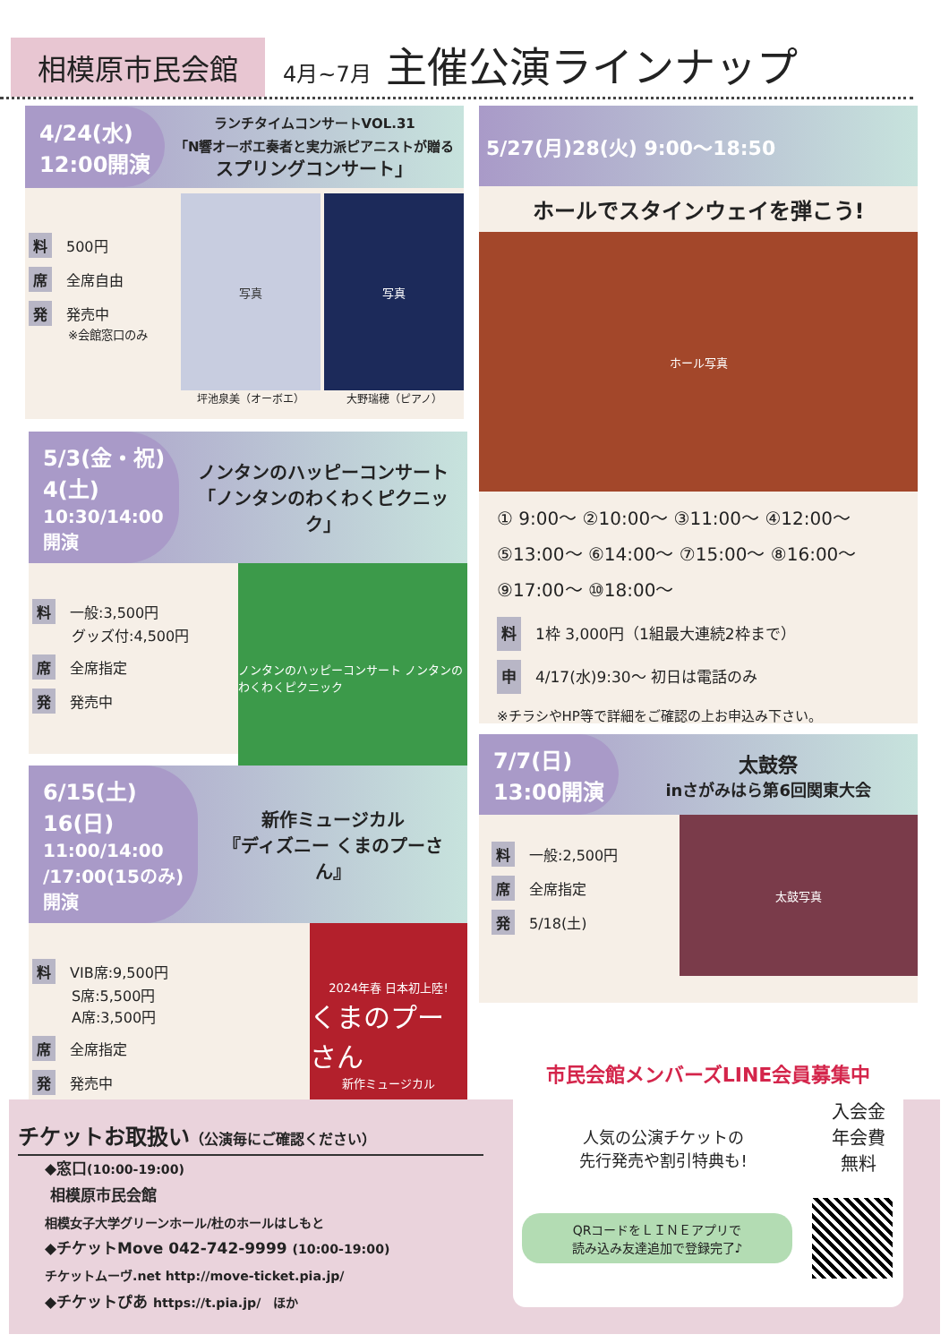相模原市民会館 4月~7月 主催公演ラインナップ
4/24(水)
12:00開演
ランチタイムコンサートVOL.31
「N響オーボエ奏者と実力派ピアニストが贈る
スプリングコンサート」
料 500円
席 全席自由
発 発売中
※会館窓口のみ
写真
坪池泉美（オーボエ）
写真
大野瑞穂（ピアノ）
5/27(月)28(火) 9:00～18:50
ホールでスタインウェイを弾こう!
ホール写真
① 9:00～ ②10:00～ ③11:00～ ④12:00～
⑤13:00～ ⑥14:00～ ⑦15:00～ ⑧16:00～
⑨17:00～ ⑩18:00～
料 1枠 3,000円（1組最大連続2枠まで）
申 4/17(水)9:30～ 初日は電話のみ
※チラシやHP等で詳細をご確認の上お申込み下さい。
5/3(金・祝)
4(土)
10:30/14:00
開演
ノンタンのハッピーコンサート
「ノンタンのわくわくピクニック」
料 一般:3,500円
グッズ付:4,500円
席 全席指定
発 発売中
ノンタンのハッピーコンサート ノンタンのわくわくピクニック
6/15(土)
16(日)
11:00/14:00
/17:00(15のみ)
開演
新作ミュージカル
『ディズニー くまのプーさん』
料 VIB席:9,500円
S席:5,500円
A席:3,500円
席 全席指定
発 発売中
2024年春 日本初上陸!
くまのプーさん
新作ミュージカル
7/7(日)
13:00開演
太鼓祭
inさがみはら第6回関東大会
料 一般:2,500円
席 全席指定
発 5/18(土)
太鼓写真
チケットお取扱い（公演毎にご確認ください）
◆窓口(10:00-19:00)
相模原市民会館
相模女子大学グリーンホール/杜のホールはしもと
◆チケットMove 042-742-9999 (10:00-19:00)
チケットムーヴ.net http://move-ticket.pia.jp/
◆チケットぴあ https://t.pia.jp/　ほか
市民会館メンバーズLINE会員募集中
人気の公演チケットの
先行発売や割引特典も!
入会金
年会費
無料
QRコードをＬＩＮＥアプリで
読み込み友達追加で登録完了♪